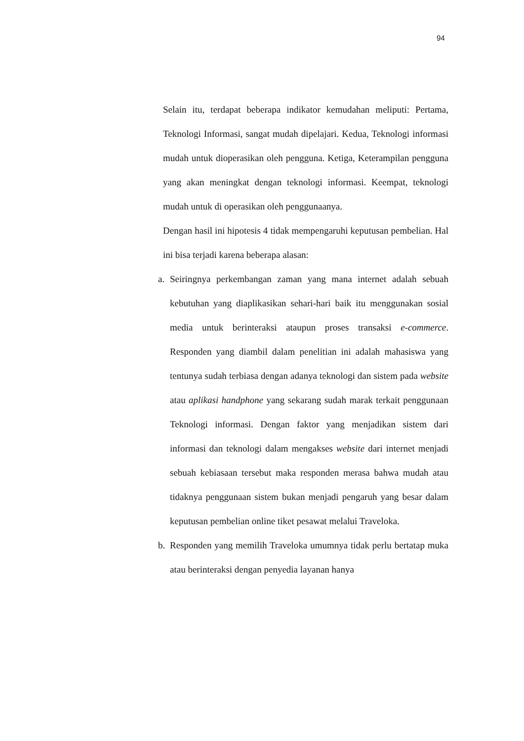94
Selain itu, terdapat beberapa indikator kemudahan meliputi: Pertama, Teknologi Informasi, sangat mudah dipelajari. Kedua, Teknologi informasi mudah untuk dioperasikan oleh pengguna. Ketiga, Keterampilan pengguna yang akan meningkat dengan teknologi informasi. Keempat, teknologi mudah untuk di operasikan oleh penggunaanya.
Dengan hasil ini hipotesis 4 tidak mempengaruhi keputusan pembelian. Hal ini bisa terjadi karena beberapa alasan:
a. Seiringnya perkembangan zaman yang mana internet adalah sebuah kebutuhan yang diaplikasikan sehari-hari baik itu menggunakan sosial media untuk berinteraksi ataupun proses transaksi e-commerce. Responden yang diambil dalam penelitian ini adalah mahasiswa yang tentunya sudah terbiasa dengan adanya teknologi dan sistem pada website atau aplikasi handphone yang sekarang sudah marak terkait penggunaan Teknologi informasi. Dengan faktor yang menjadikan sistem dari informasi dan teknologi dalam mengakses website dari internet menjadi sebuah kebiasaan tersebut maka responden merasa bahwa mudah atau tidaknya penggunaan sistem bukan menjadi pengaruh yang besar dalam keputusan pembelian online tiket pesawat melalui Traveloka.
b. Responden yang memilih Traveloka umumnya tidak perlu bertatap muka atau berinteraksi dengan penyedia layanan hanya